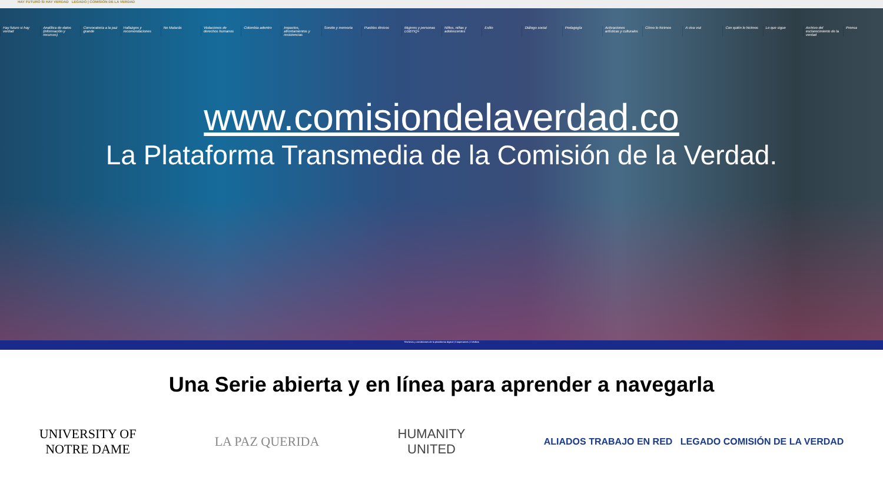HAY FUTURO SI HAY VERDAD LEGADO | COMISIÓN DE LA VERDAD
Hay futuro si hay verdad Analítica de datos (información y recursos)
Convocatoria a la paz grande Hallazgos y recomendaciones No Matarás Violaciones de derechos humanos
Colombia adentro Impactos, afrontamientos y resistencias
Sonido y memoria Pueblos étnicos Mujeres y personas LGBTIQ+ Niños, niñas y adolescentes Exilio Diálogo social Pedagogía Activaciones artísticas y culturales
Cómo lo hicimos A viva voz Con quién lo hicimos Lo que sigue Archivo del esclarecimiento de la verdad
Prensa
www.comisiondelaverdad.co
La Plataforma Transmedia de la Comisión de la Verdad.
Términos y condiciones de la plataforma digital | Cooperantes | Créditos
Una Serie abierta y en línea para aprender a navegarla
UNIVERSITY OF
NOTRE DAME
LA PAZ QUERIDA
HUMANITY
UNITED
ALIADOS TRABAJO EN RED LEGADO COMISIÓN DE LA VERDAD